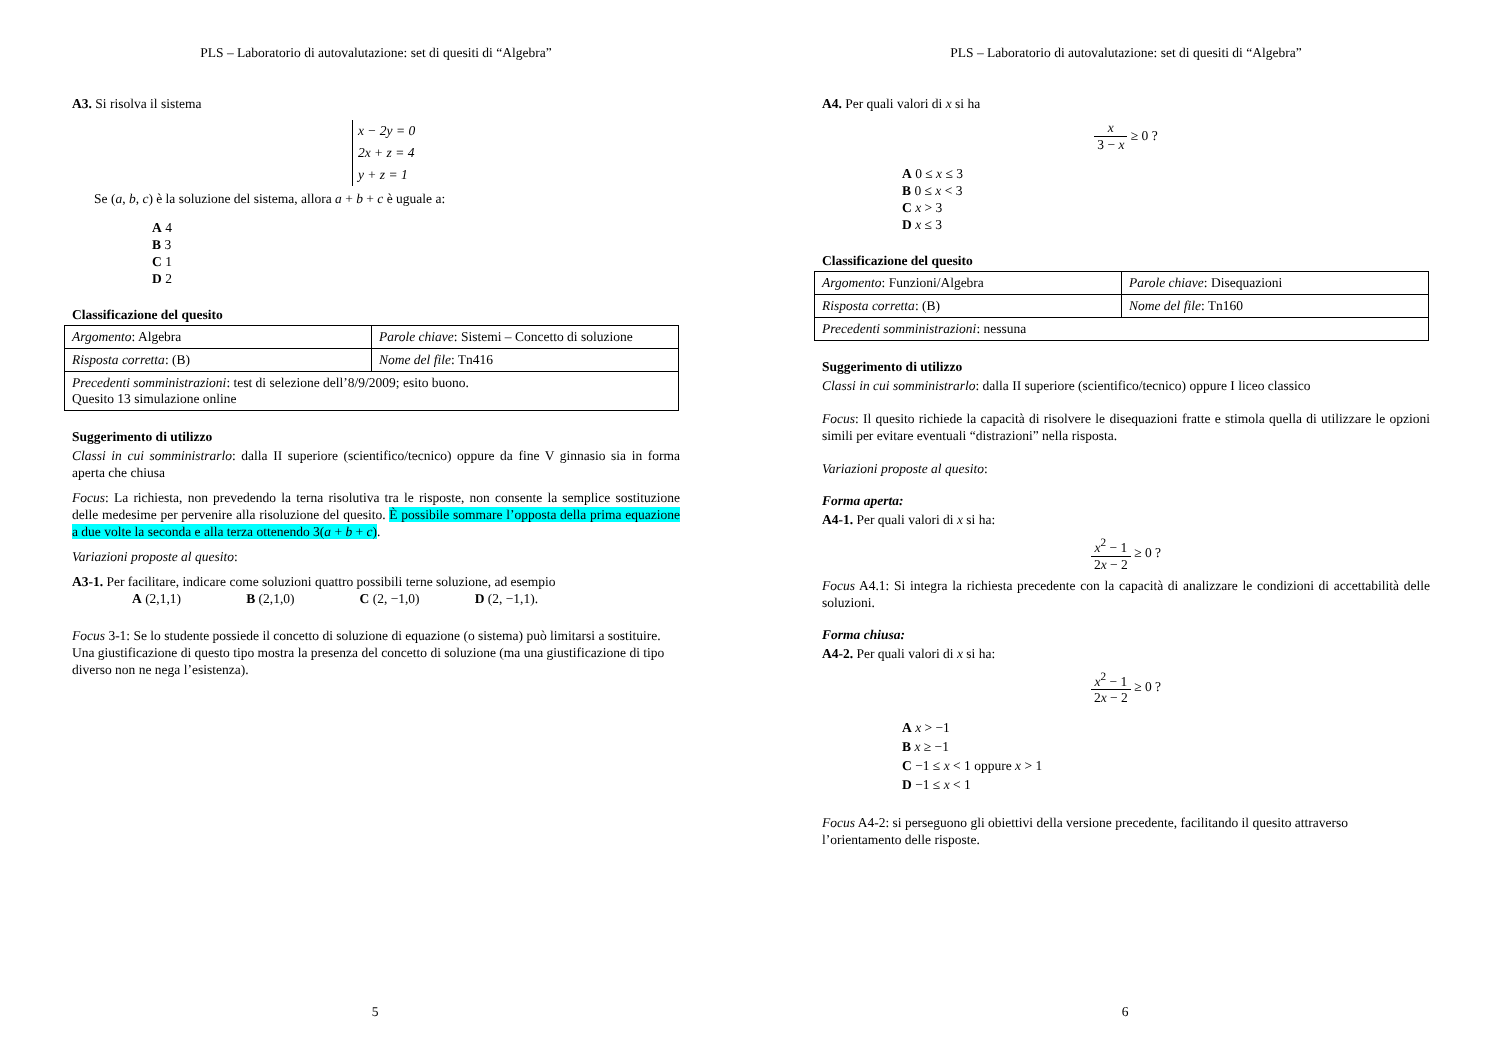PLS – Laboratorio di autovalutazione: set di quesiti di “Algebra”
A3. Si risolva il sistema
x − 2y = 0
2x + z = 4
y + z = 1
Se (a, b, c) è la soluzione del sistema, allora a + b + c è uguale a:
A 4
B 3
C 1
D 2
Classificazione del quesito
| Argomento : Algebra | Parole chiave : Sistemi – Concetto di soluzione |
| Risposta corretta : (B) | Nome del file : Tn416 |
| Precedenti somministrazioni : test di selezione dell’8/9/2009; esito buono. Quesito 13 simulazione online | |
Suggerimento di utilizzo
Classi in cui somministrarlo: dalla II superiore (scientifico/tecnico) oppure da fine V ginnasio sia in forma aperta che chiusa
Focus: La richiesta, non prevedendo la terna risolutiva tra le risposte, non consente la semplice sostituzione delle medesime per pervenire alla risoluzione del quesito. È possibile sommare l’opposta della prima equazione a due volte la seconda e alla terza ottenendo 3(a + b + c).
Variazioni proposte al quesito:
A3-1. Per facilitare, indicare come soluzioni quattro possibili terne soluzione, ad esempio
A (2,1,1) B (2,1,0) C (2, −1,0) D (2, −1,1).
Focus 3-1: Se lo studente possiede il concetto di soluzione di equazione (o sistema) può limitarsi a sostituire. Una giustificazione di questo tipo mostra la presenza del concetto di soluzione (ma una giustificazione di tipo diverso non ne nega l’esistenza).
5
PLS – Laboratorio di autovalutazione: set di quesiti di “Algebra”
A4. Per quali valori di x si ha
x 3 − x ≥ 0 ?
A 0 ≤ x ≤ 3
B 0 ≤ x < 3
C x > 3
D x ≤ 3
Classificazione del quesito
| Argomento : Funzioni/Algebra | Parole chiave : Disequazioni |
| Risposta corretta : (B) | Nome del file : Tn160 |
| Precedenti somministrazioni : nessuna | |
Suggerimento di utilizzo
Classi in cui somministrarlo: dalla II superiore (scientifico/tecnico) oppure I liceo classico
Focus: Il quesito richiede la capacità di risolvere le disequazioni fratte e stimola quella di utilizzare le opzioni simili per evitare eventuali “distrazioni” nella risposta.
Variazioni proposte al quesito:
Forma aperta:
A4-1. Per quali valori di x si ha:
x<sup>2</sup> − 1 2x − 2 ≥ 0 ?
Focus A4.1: Si integra la richiesta precedente con la capacità di analizzare le condizioni di accettabilità delle soluzioni.
Forma chiusa:
A4-2. Per quali valori di x si ha:
x<sup>2</sup> − 1 2x − 2 ≥ 0 ?
A x > −1
B x ≥ −1
C −1 ≤ x < 1 oppure x > 1
D −1 ≤ x < 1
Focus A4-2: si perseguono gli obiettivi della versione precedente, facilitando il quesito attraverso l’orientamento delle risposte.
6